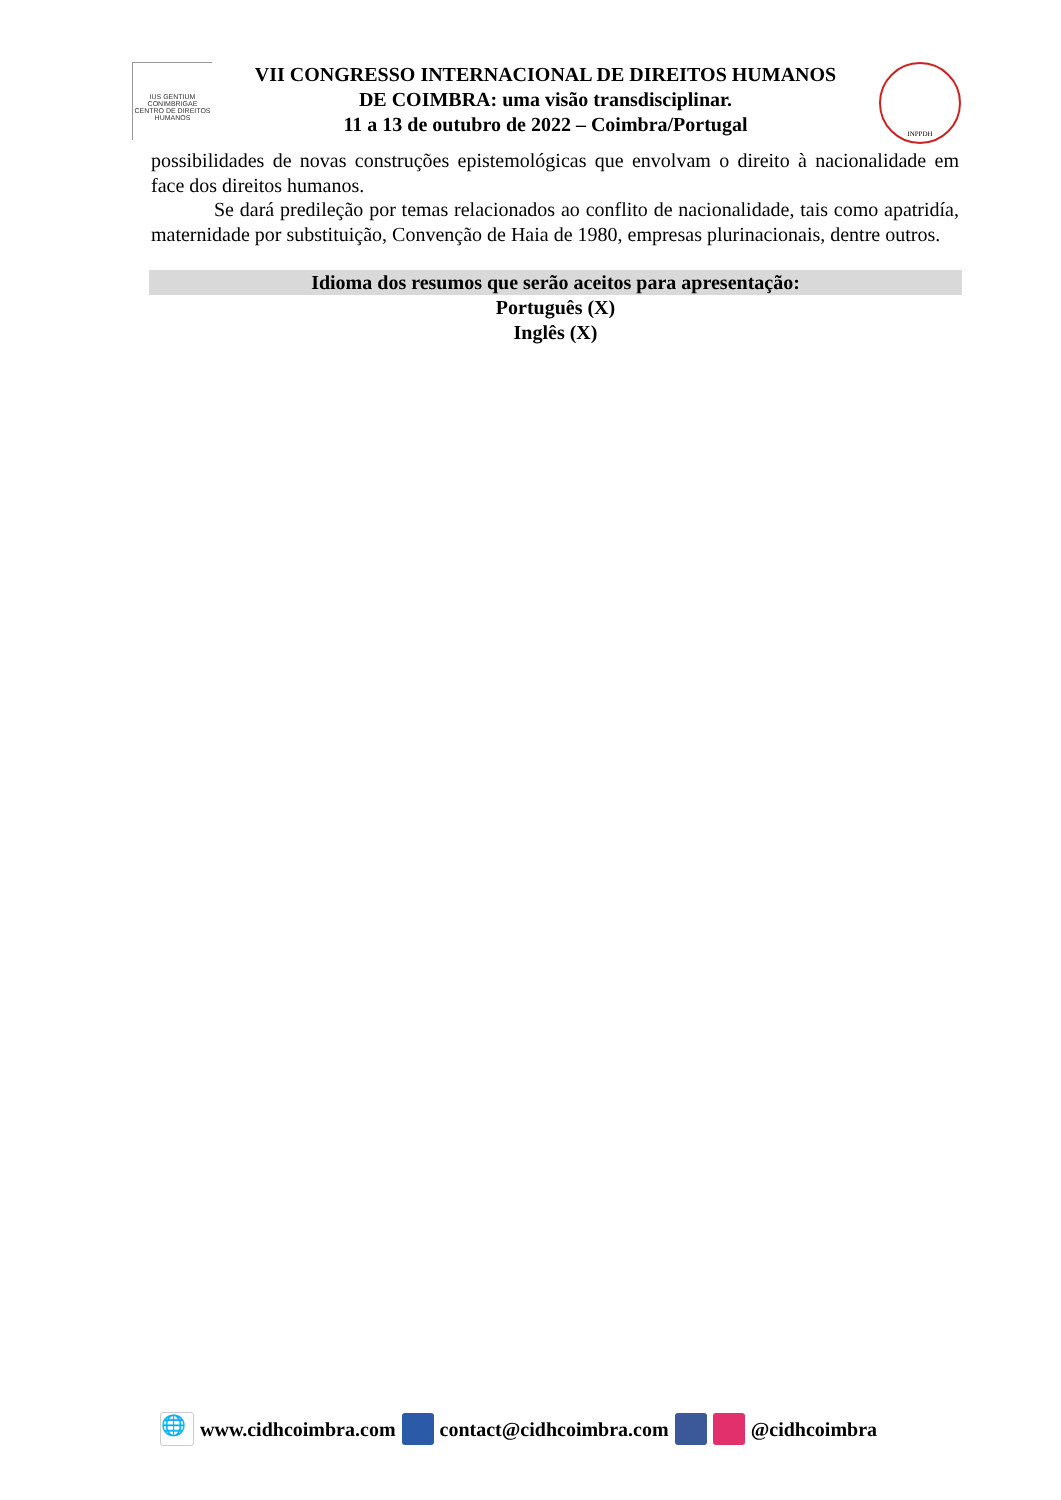IUS GENTIUM CONIMBRIGAE
CENTRO DE DIREITOS HUMANOS
VII CONGRESSO INTERNACIONAL DE DIREITOS HUMANOS
DE COIMBRA: uma visão transdisciplinar.
11 a 13 de outubro de 2022 – Coimbra/Portugal
INPPDH
possibilidades de novas construções epistemológicas que envolvam o direito à nacionalidade em face dos direitos humanos.
Se dará predileção por temas relacionados ao conflito de nacionalidade, tais como apatridía, maternidade por substituição, Convenção de Haia de 1980, empresas plurinacionais, dentre outros.
Idioma dos resumos que serão aceitos para apresentação:
Português (X)
Inglês (X)
🌐 www.cidhcoimbra.com contact@cidhcoimbra.com @cidhcoimbra